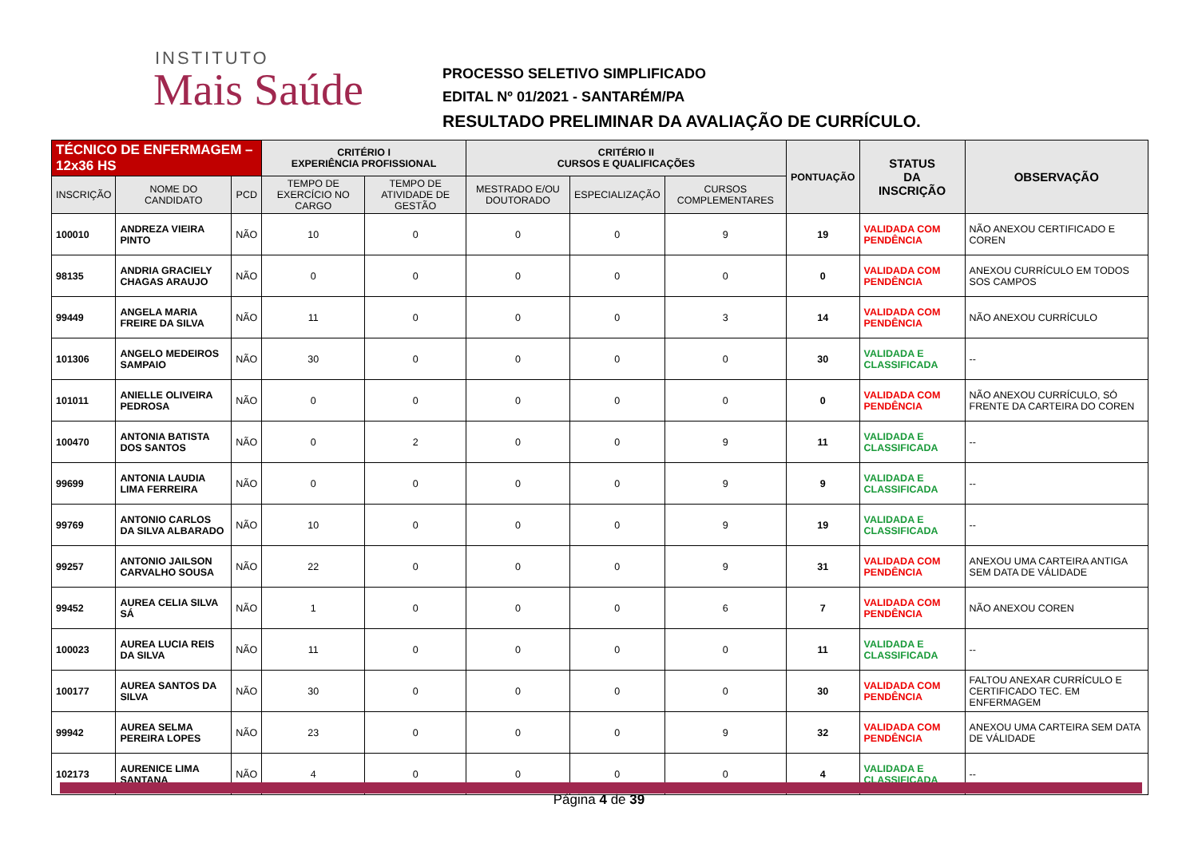INSTITUTO
Mais Saúde
PROCESSO SELETIVO SIMPLIFICADO
EDITAL Nº 01/2021 - SANTARÉM/PA
RESULTADO PRELIMINAR DA AVALIAÇÃO DE CURRÍCULO.
| TÉCNICO DE ENFERMAGEM – 12x36 HS | | | CRITÉRIO I EXPERIÊNCIA PROFISSIONAL | | CRITÉRIO II CURSOS E QUALIFICAÇÕES | | | PONTUAÇÃO | STATUS DA INSCRIÇÃO | OBSERVAÇÃO |
| --- | --- | --- | --- | --- | --- | --- | --- | --- | --- | --- |
| INSCRIÇÃO | NOME DO CANDIDATO | PCD | TEMPO DE EXERCÍCIO NO CARGO | TEMPO DE ATIVIDADE DE GESTÃO | MESTRADO E/OU DOUTORADO | ESPECIALIZAÇÃO | CURSOS COMPLEMENTARES | | | |
| 100010 | ANDREZA VIEIRA PINTO | NÃO | 10 | 0 | 0 | 0 | 9 | 19 | VALIDADA COM PENDÊNCIA | NÃO ANEXOU CERTIFICADO E COREN |
| 98135 | ANDRIA GRACIELY CHAGAS ARAUJO | NÃO | 0 | 0 | 0 | 0 | 0 | 0 | VALIDADA COM PENDÊNCIA | ANEXOU CURRÍCULO EM TODOS SOS CAMPOS |
| 99449 | ANGELA MARIA FREIRE DA SILVA | NÃO | 11 | 0 | 0 | 0 | 3 | 14 | VALIDADA COM PENDÊNCIA | NÃO ANEXOU CURRÍCULO |
| 101306 | ANGELO MEDEIROS SAMPAIO | NÃO | 30 | 0 | 0 | 0 | 0 | 30 | VALIDADA E CLASSIFICADA | -- |
| 101011 | ANIELLE OLIVEIRA PEDROSA | NÃO | 0 | 0 | 0 | 0 | 0 | 0 | VALIDADA COM PENDÊNCIA | NÃO ANEXOU CURRÍCULO, SÓ FRENTE DA CARTEIRA DO COREN |
| 100470 | ANTONIA BATISTA DOS SANTOS | NÃO | 0 | 2 | 0 | 0 | 9 | 11 | VALIDADA E CLASSIFICADA | -- |
| 99699 | ANTONIA LAUDIA LIMA FERREIRA | NÃO | 0 | 0 | 0 | 0 | 9 | 9 | VALIDADA E CLASSIFICADA | -- |
| 99769 | ANTONIO CARLOS DA SILVA ALBARADO | NÃO | 10 | 0 | 0 | 0 | 9 | 19 | VALIDADA E CLASSIFICADA | -- |
| 99257 | ANTONIO JAILSON CARVALHO SOUSA | NÃO | 22 | 0 | 0 | 0 | 9 | 31 | VALIDADA COM PENDÊNCIA | ANEXOU UMA CARTEIRA ANTIGA SEM DATA DE VÁLIDADE |
| 99452 | AUREA CELIA SILVA SÁ | NÃO | 1 | 0 | 0 | 0 | 6 | 7 | VALIDADA COM PENDÊNCIA | NÃO ANEXOU COREN |
| 100023 | AUREA LUCIA REIS DA SILVA | NÃO | 11 | 0 | 0 | 0 | 0 | 11 | VALIDADA E CLASSIFICADA | -- |
| 100177 | AUREA SANTOS DA SILVA | NÃO | 30 | 0 | 0 | 0 | 0 | 30 | VALIDADA COM PENDÊNCIA | FALTOU ANEXAR CURRÍCULO E CERTIFICADO TEC. EM ENFERMAGEM |
| 99942 | AUREA SELMA PEREIRA LOPES | NÃO | 23 | 0 | 0 | 0 | 9 | 32 | VALIDADA COM PENDÊNCIA | ANEXOU UMA CARTEIRA SEM DATA DE VÁLIDADE |
| 102173 | AURENICE LIMA SANTANA | NÃO | 4 | 0 | 0 | 0 | 0 | 4 | VALIDADA E CLASSIFICADA | -- |
Página 4 de 39